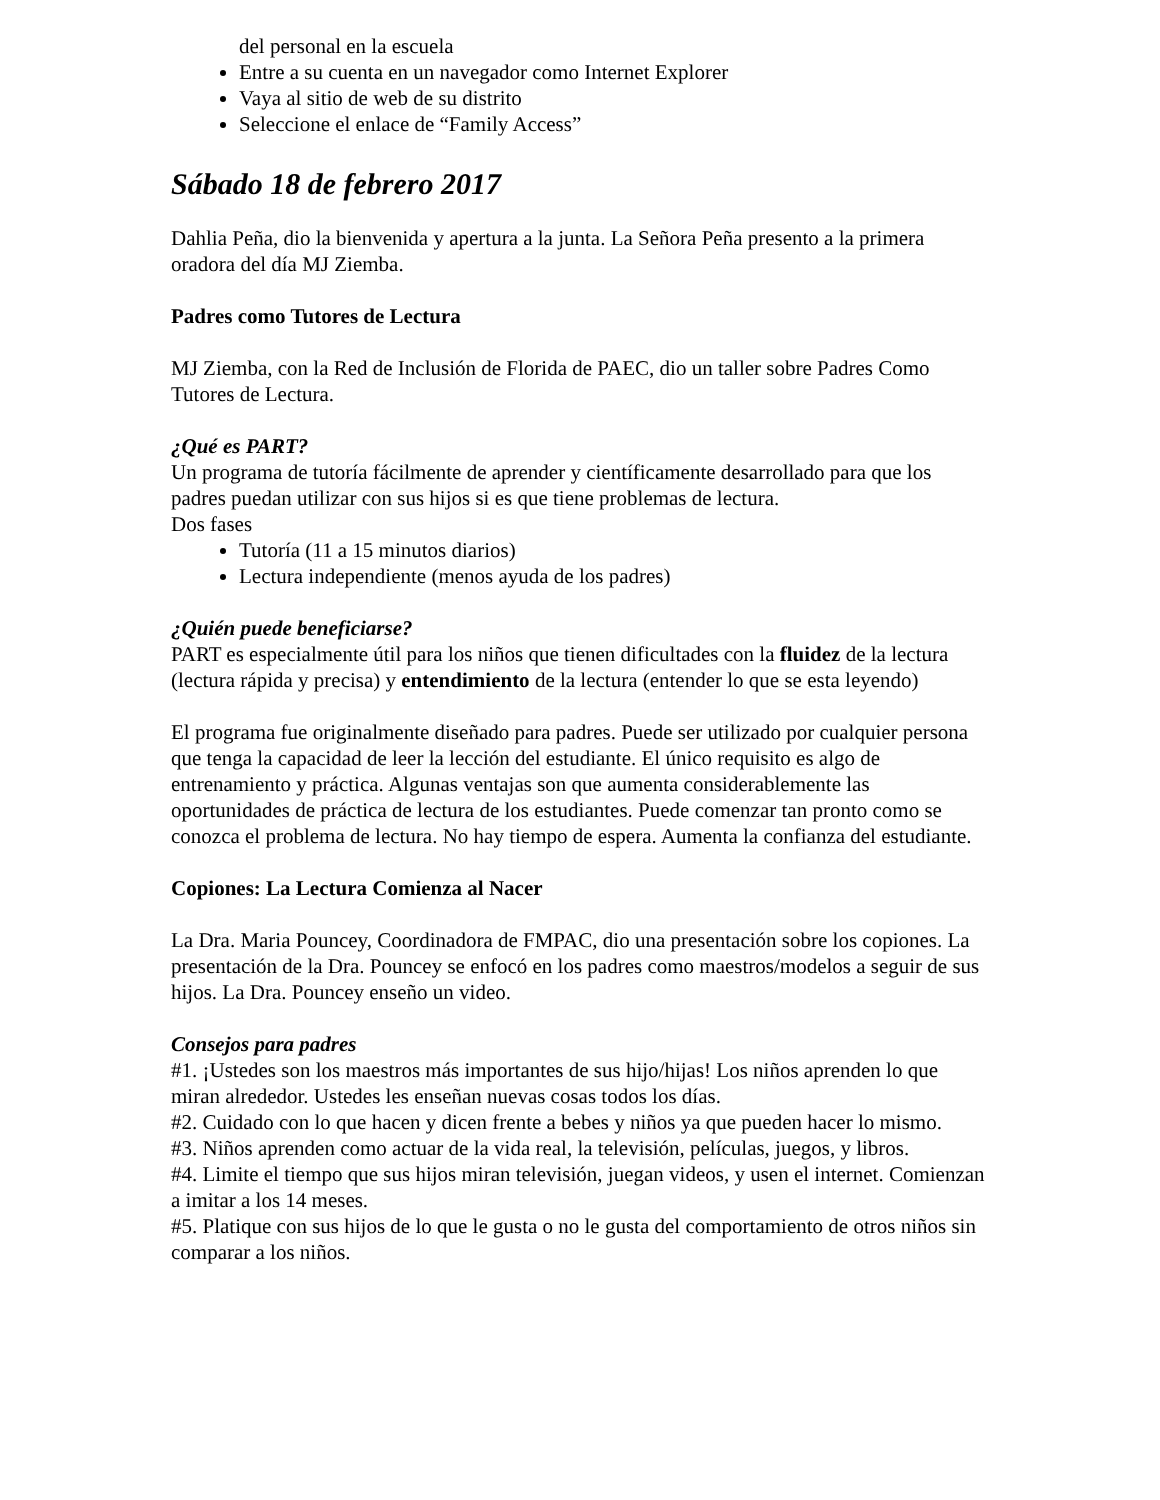del personal en la escuela
Entre a su cuenta en un navegador como Internet Explorer
Vaya al sitio de web de su distrito
Seleccione el enlace de “Family Access”
Sábado 18 de febrero 2017
Dahlia Peña, dio la bienvenida y apertura a la junta. La Señora Peña presento a la primera oradora del día MJ Ziemba.
Padres como Tutores de Lectura
MJ Ziemba, con la Red de Inclusión de Florida de PAEC, dio un taller sobre Padres Como Tutores de Lectura.
¿Qué es PART?
Un programa de tutoría fácilmente de aprender y científicamente desarrollado para que los padres puedan utilizar con sus hijos si es que tiene problemas de lectura.
Dos fases
Tutoría (11 a 15 minutos diarios)
Lectura independiente (menos ayuda de los padres)
¿Quién puede beneficiarse?
PART es especialmente útil para los niños que tienen dificultades con la fluidez de la lectura (lectura rápida y precisa) y entendimiento de la lectura (entender lo que se esta leyendo)
El programa fue originalmente diseñado para padres. Puede ser utilizado por cualquier persona que tenga la capacidad de leer la lección del estudiante. El único requisito es algo de entrenamiento y práctica. Algunas ventajas son que aumenta considerablemente las oportunidades de práctica de lectura de los estudiantes. Puede comenzar tan pronto como se conozca el problema de lectura. No hay tiempo de espera. Aumenta la confianza del estudiante.
Copiones: La Lectura Comienza al Nacer
La Dra. Maria Pouncey, Coordinadora de FMPAC, dio una presentación sobre los copiones. La presentación de la Dra. Pouncey se enfocó en los padres como maestros/modelos a seguir de sus hijos. La Dra. Pouncey enseño un video.
Consejos para padres
#1. ¡Ustedes son los maestros más importantes de sus hijo/hijas! Los niños aprenden lo que miran alrededor. Ustedes les enseñan nuevas cosas todos los días.
#2. Cuidado con lo que hacen y dicen frente a bebes y niños ya que pueden hacer lo mismo.
#3. Niños aprenden como actuar de la vida real, la televisión, películas, juegos, y libros.
#4. Limite el tiempo que sus hijos miran televisión, juegan videos, y usen el internet. Comienzan a imitar a los 14 meses.
#5. Platique con sus hijos de lo que le gusta o no le gusta del comportamiento de otros niños sin comparar a los niños.